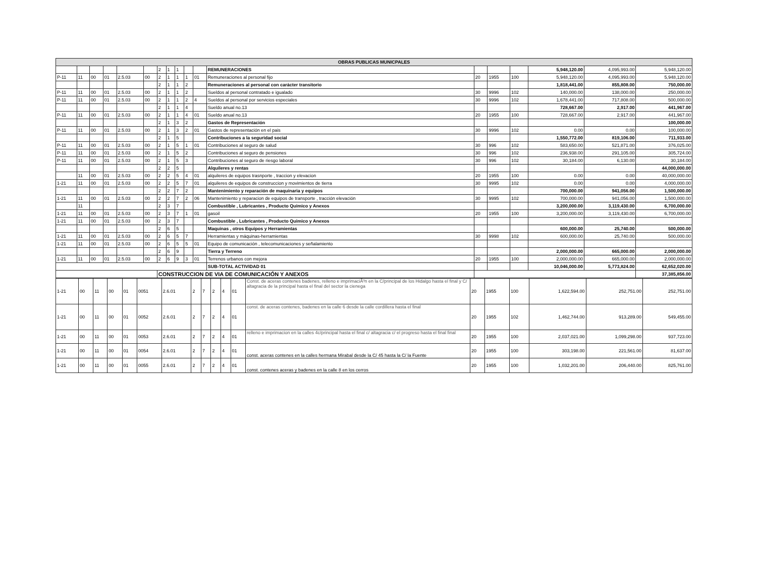| OBRAS PUBLICAS MUNICPALES | | | | | | | | | | | | | | | | | |
| --- | --- | --- | --- | --- | --- | --- | --- | --- | --- | --- | --- | --- | --- | --- | --- | --- | --- |
| | | | | | | 2 | 1 | 1 | | | REMUNERACIONES | | | | 5,948,120.00 | 4,095,993.00 | 5,948,120.00 |
| P-11 | 11 | 00 | 01 | 2.5.03 | 00 | 2 | 1 | 1 | 1 | 01 | Remuneraciones al personal fijo | 20 | 1955 | 100 | 5,948,120.00 | 4,095,993.00 | 5,948,120.00 |
| | | | | | | 2 | 1 | 1 | 2 | | Remuneraciones al personal con carácter transitorio | | | | 1,818,441.00 | 855,808.00 | 750,000.00 |
| P-11 | 11 | 00 | 01 | 2.5.03 | 00 | 2 | 1 | 1 | 2 | | Sueldos al personal contratado e igualado | 30 | 9996 | 102 | 140,000.00 | 138,000.00 | 250,000.00 |
| P-11 | 11 | 00 | 01 | 2.5.03 | 00 | 2 | 1 | 1 | 2 | 4 | Sueldos al personal por servicios especiales | 30 | 9996 | 102 | 1,678,441.00 | 717,808.00 | 500,000.00 |
| | | | | | | 2 | 1 | 1 | 4 | | Sueldo anual no.13 | | | | 728,667.00 | 2,917.00 | 441,967.00 |
| P-11 | 11 | 00 | 01 | 2.5.03 | 00 | 2 | 1 | 1 | 4 | 01 | Sueldo anual no.13 | 20 | 1955 | 100 | 728,667.00 | 2,917.00 | 441,967.00 |
| | | | | | | 2 | 1 | 3 | 2 | | Gastos de Representación | | | | | | 100,000.00 |
| P-11 | 11 | 00 | 01 | 2.5.03 | 00 | 2 | 1 | 3 | 2 | 01 | Gastos de representación en el pais | 30 | 9996 | 102 | 0.00 | 0.00 | 100,000.00 |
| | | | | | | 2 | 1 | 5 | | | Contribuciones a la seguridad social | | | | 1,550,772.00 | 819,106.00 | 711,933.00 |
| P-11 | 11 | 00 | 01 | 2.5.03 | 00 | 2 | 1 | 5 | 1 | 01 | Contribuciones al seguro de salud | 30 | 996 | 102 | 583,650.00 | 521,871.00 | 376,025.00 |
| P-11 | 11 | 00 | 01 | 2.5.03 | 00 | 2 | 1 | 5 | 2 | | Contribuciones al seguro de pensiones | 30 | 996 | 102 | 236,938.00 | 291,105.00 | 305,724.00 |
| P-11 | 11 | 00 | 01 | 2.5.03 | 00 | 2 | 1 | 5 | 3 | | Contribuciones al seguro de riesgo laboral | 30 | 996 | 102 | 30,184.00 | 6,130.00 | 30,184.00 |
| | | | | | | 2 | 2 | 5 | | | Alquileres y rentas | | | | | | 44,000,000.00 |
| | 11 | 00 | 01 | 2.5.03 | 00 | 2 | 2 | 5 | 4 | 01 | alquileres de equipos trasnporte , traccion y elevacion | 20 | 1955 | 100 | 0.00 | 0.00 | 40,000,000.00 |
| 1-21 | 11 | 00 | 01 | 2.5.03 | 00 | 2 | 2 | 5 | 7 | 01 | alquileres de equipos de construccion y movimientos de tierra | 30 | 9995 | 102 | 0.00 | 0.00 | 4,000,000.00 |
| | | | | | | 2 | 2 | 7 | 2 | | Mantenimiento y reparación de maquinaria y equipos | | | | 700,000.00 | 941,056.00 | 1,500,000.00 |
| 1-21 | 11 | 00 | 01 | 2.5.03 | 00 | 2 | 2 | 7 | 2 | 06 | Mantenimiento y reparacion de equipos de transporte , tracción elevación | 30 | 9995 | 102 | 700,000.00 | 941,056.00 | 1,500,000.00 |
| | 11 | | | | | 2 | 3 | 7 | | | Combustible , Lubricantes , Producto Quimico y Anexos | | | | 3,200,000.00 | 3,119,430.00 | 6,700,000.00 |
| 1-21 | 11 | 00 | 01 | 2.5.03 | 00 | 2 | 3 | 7 | 1 | 01 | gasoil | 20 | 1955 | 100 | 3,200,000.00 | 3,119,430.00 | 6,700,000.00 |
| 1-21 | 11 | 00 | 01 | 2.5.03 | 00 | 2 | 3 | 7 | | | Combustible , Lubricantes , Producto Quimico y Anexos | | | | | | |
| | | | | | | 2 | 6 | 5 | | | Maquinas , otros Equipos y Herramientas | | | | 600,000.00 | 25,740.00 | 500,000.00 |
| 1-21 | 11 | 00 | 01 | 2.5.03 | 00 | 2 | 6 | 5 | 7 | | Herramientas y máquinas-herramientas | 30 | 9998 | 102 | 600,000.00 | 25,740.00 | 500,000.00 |
| 1-21 | 11 | 00 | 01 | 2.5.03 | 00 | 2 | 6 | 5 | 5 | 01 | Equipo de comunicación , telecomunicaciones y señalamiento | | | | | | |
| | | | | | | 2 | 6 | 9 | | | Tierra y Terreno | | | | 2,000,000.00 | 665,000.00 | 2,000,000.00 |
| 1-21 | 11 | 00 | 01 | 2.5.03 | 00 | 2 | 6 | 9 | 3 | 01 | Terrenos urbanos con mejora | 20 | 1955 | 100 | 2,000,000.00 | 665,000.00 | 2,000,000.00 |
| | | | | | | | | | | | SUB-TOTAL ACTIVIDAD 01 | | | | 10,046,000.00 | 5,773,824.00 | 62,652,020.00 |
| | | | | | | CONSTRUCCION DE VIA DE COMUNICACIÓN Y ANEXOS | | | | | | | | | | | 37,385,856.00 |
| 1-21 | 00 | 11 | 00 | 01 | 0051 | 2.6.01 | 2 | 7 | 2 | 4 | 01 | Const. de aceras contenes badenes, relleno e imprimaciÃ³n en la C/principal de los Hidalgo hasta el final y C/ altagracia de la principal hasta el final del sector la cienega | 20 | 1955 | 100 | 1,622,594.00 | 252,751.00 | 252,751.00 |
| 1-21 | 00 | 11 | 00 | 01 | 0052 | 2.6.01 | 2 | 7 | 2 | 4 | 01 | const. de aceras contenes, badenes en la calle 6 desde la calle cordillera hasta el final | 20 | 1955 | 102 | 1,462,744.00 | 913,289.00 | 549,455.00 |
| 1-21 | 00 | 11 | 00 | 01 | 0053 | 2.6.01 | 2 | 7 | 2 | 4 | 01 | relleno e imprimacion en la calles 4c/principal hasta el final c/ altagracia c/ el progreso hasta el final final | 20 | 1955 | 100 | 2,037,021.00 | 1,099,298.00 | 937,723.00 |
| 1-21 | 00 | 11 | 00 | 01 | 0054 | 2.6.01 | 2 | 7 | 2 | 4 | 01 | const. aceras contenes en la calles hermana Mirabal desde la C/ 45 hasta la C/ la Fuente | 20 | 1955 | 100 | 303,198.00 | 221,561.00 | 81,637.00 |
| 1-21 | 00 | 11 | 00 | 01 | 0055 | 2.6.01 | 2 | 7 | 2 | 4 | 01 | const. contenes aceras y badenes en la calle 8 en los cerros | 20 | 1955 | 100 | 1,032,201.00 | 206,440.00 | 825,761.00 |